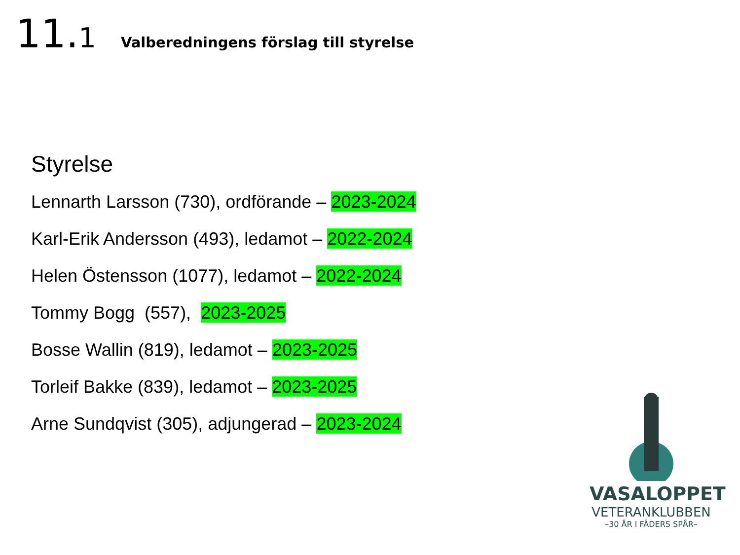11.1
Valberedningens förslag till styrelse
Styrelse
Lennarth Larsson (730), ordförande – 2023-2024
Karl-Erik Andersson (493), ledamot – 2022-2024
Helen Östensson (1077), ledamot – 2022-2024
Tommy Bogg (557), 2023-2025
Bosse Wallin (819), ledamot – 2023-2025
Torleif Bakke (839), ledamot – 2023-2025
Arne Sundqvist (305), adjungerad – 2023-2024
VASALOPPET
VETERANKLUBBEN
–30 ÅR I FÄDERS SPÅR–